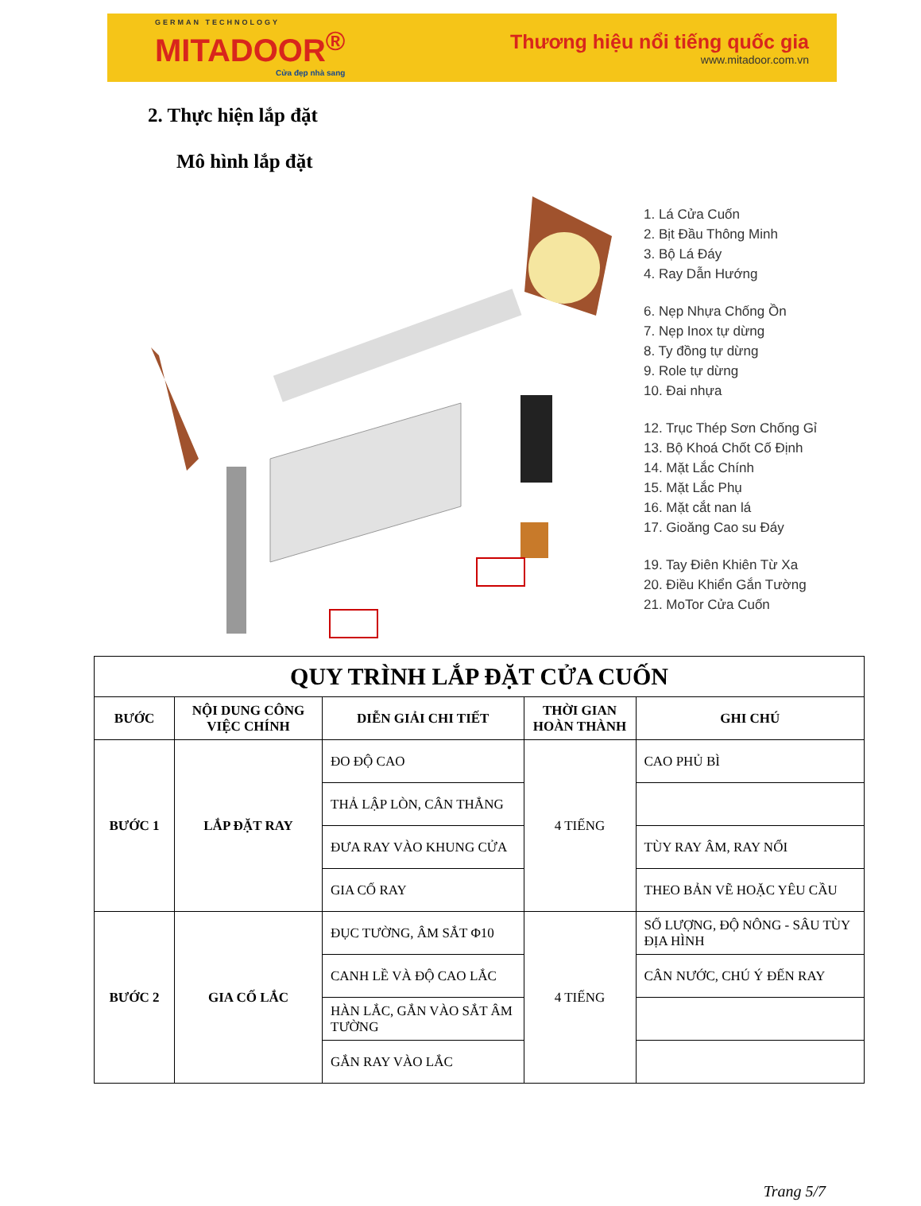GERMAN TECHNOLOGY
MITADOOR<sup>®</sup>
Cửa đẹp nhà sang
Thương hiệu nổi tiếng quốc gia
www.mitadoor.com.vn
2. Thực hiện lắp đặt
Mô hình lắp đặt
1. Lá Cửa Cuốn
2. Bịt Đầu Thông Minh
3. Bộ Lá Đáy
4. Ray Dẫn Hướng
6. Nẹp Nhựa Chống Ồn
7. Nẹp Inox tự dừng
8. Ty đồng tự dừng
9. Role tự dừng
10. Đai nhựa
12. Trục Thép Sơn Chống Gỉ
13. Bộ Khoá Chốt Cố Định
14. Mặt Lắc Chính
15. Mặt Lắc Phụ
16. Mặt cắt nan lá
17. Gioăng Cao su Đáy
19. Tay Điên Khiên Từ Xa
20. Điều Khiển Gắn Tường
21. MoTor Cửa Cuốn
| QUY TRÌNH LẮP ĐẶT CỬA CUỐN | | | | |
| --- | --- | --- | --- | --- |
| BƯỚC | NỘI DUNG CÔNG VIỆC CHÍNH | DIỄN GIẢI CHI TIẾT | THỜI GIAN HOÀN THÀNH | GHI CHÚ |
| BƯỚC 1 | LẮP ĐẶT RAY | ĐO ĐỘ CAO | 4 TIẾNG | CAO PHỦ BÌ |
| | | THẢ LẬP LÒN, CÂN THẲNG | | |
| | | ĐƯA RAY VÀO KHUNG CỬA | | TÙY RAY ÂM, RAY NỔI |
| | | GIA CỐ RAY | | THEO BẢN VẼ HOẶC YÊU CẦU |
| BƯỚC 2 | GIA CỐ LẮC | ĐỤC TƯỜNG, ÂM SẮT Φ10 | 4 TIẾNG | SỐ LƯỢNG, ĐỘ NÔNG - SÂU TÙY ĐỊA HÌNH |
| | | CANH LỀ VÀ ĐỘ CAO LẮC | | CÂN NƯỚC, CHÚ Ý ĐẾN RAY |
| | | HÀN LẮC, GẮN VÀO SẮT ÂM TƯỜNG | | |
| | | GẮN RAY VÀO LẮC | | |
Trang 5/7